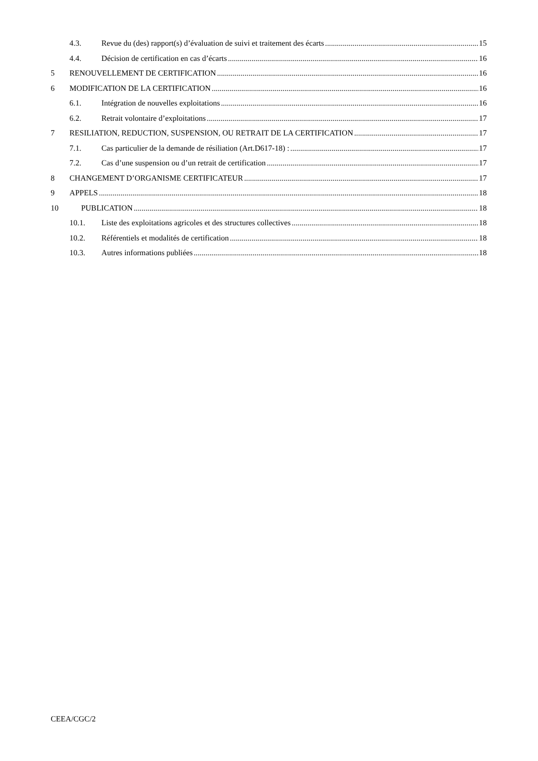4.3. Revue du (des) rapport(s) d’évaluation de suivi et traitement des écarts 15
4.4. Décision de certification en cas d’écarts 16
5 RENOUVELLEMENT DE CERTIFICATION 16
6 MODIFICATION DE LA CERTIFICATION 16
6.1. Intégration de nouvelles exploitations 16
6.2. Retrait volontaire d’exploitations 17
7 RESILIATION, REDUCTION, SUSPENSION, OU RETRAIT DE LA CERTIFICATION 17
7.1. Cas particulier de la demande de résiliation (Art.D617-18) : 17
7.2. Cas d’une suspension ou d’un retrait de certification 17
8 CHANGEMENT D’ORGANISME CERTIFICATEUR 17
9 APPELS 18
10 PUBLICATION 18
10.1. Liste des exploitations agricoles et des structures collectives 18
10.2. Référentiels et modalités de certification 18
10.3. Autres informations publiées 18
CEEA/CGC/2